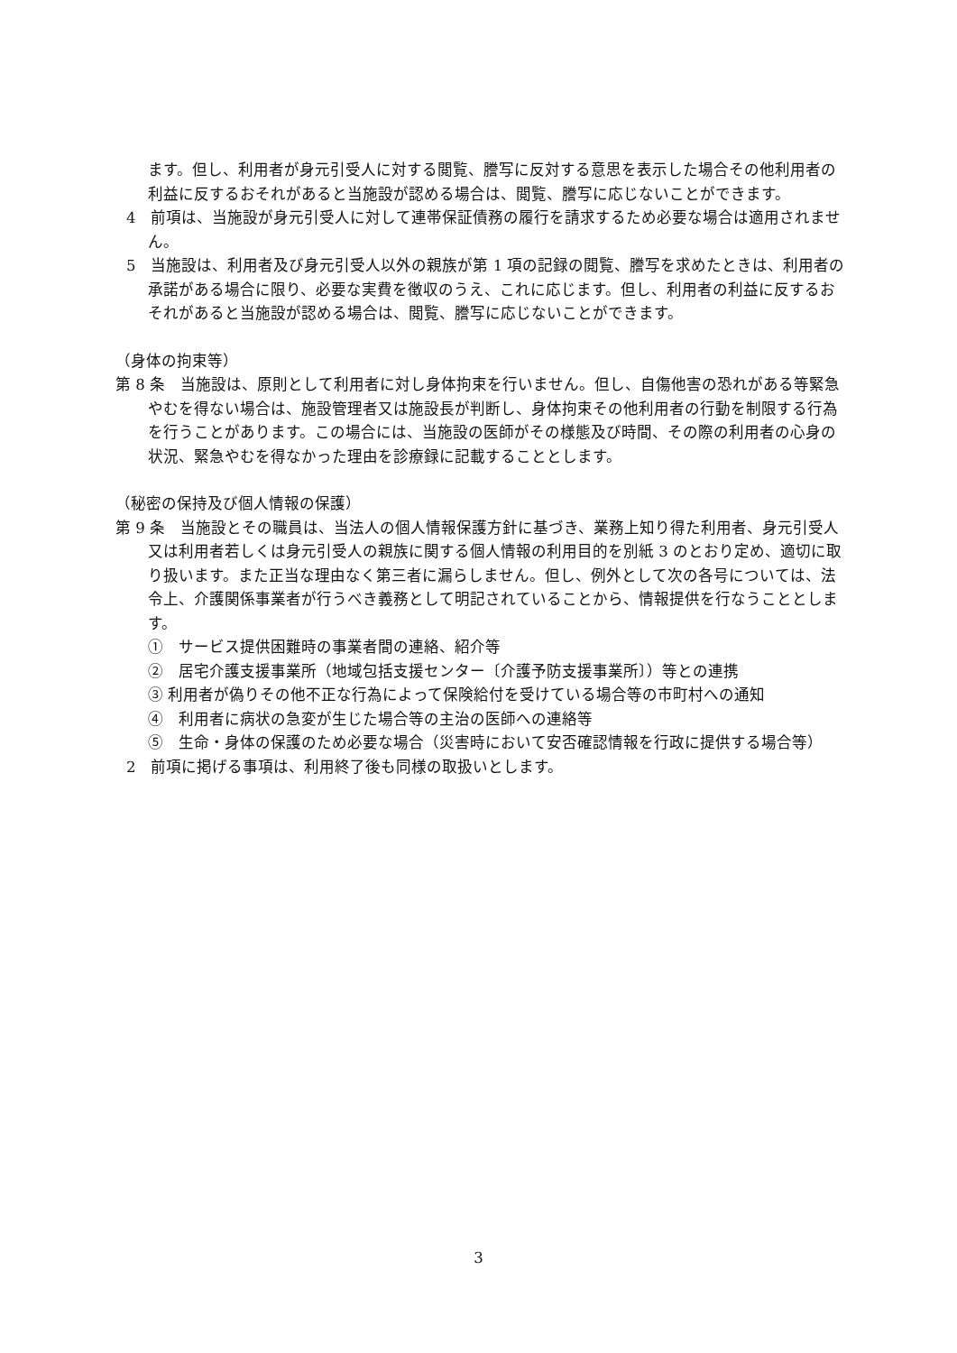ます。但し、利用者が身元引受人に対する閲覧、謄写に反対する意思を表示した場合その他利用者の利益に反するおそれがあると当施設が認める場合は、閲覧、謄写に応じないことができます。
4　前項は、当施設が身元引受人に対して連帯保証債務の履行を請求するため必要な場合は適用されません。
5　当施設は、利用者及び身元引受人以外の親族が第 1 項の記録の閲覧、謄写を求めたときは、利用者の承諾がある場合に限り、必要な実費を徴収のうえ、これに応じます。但し、利用者の利益に反するおそれがあると当施設が認める場合は、閲覧、謄写に応じないことができます。
（身体の拘束等）
第 8 条　当施設は、原則として利用者に対し身体拘束を行いません。但し、自傷他害の恐れがある等緊急やむを得ない場合は、施設管理者又は施設長が判断し、身体拘束その他利用者の行動を制限する行為を行うことがあります。この場合には、当施設の医師がその様態及び時間、その際の利用者の心身の状況、緊急やむを得なかった理由を診療録に記載することとします。
（秘密の保持及び個人情報の保護）
第 9 条　当施設とその職員は、当法人の個人情報保護方針に基づき、業務上知り得た利用者、身元引受人又は利用者若しくは身元引受人の親族に関する個人情報の利用目的を別紙 3 のとおり定め、適切に取り扱います。また正当な理由なく第三者に漏らしません。但し、例外として次の各号については、法令上、介護関係事業者が行うべき義務として明記されていることから、情報提供を行なうこととします。
①　サービス提供困難時の事業者間の連絡、紹介等
②　居宅介護支援事業所（地域包括支援センター〔介護予防支援事業所〕）等との連携
③ 利用者が偽りその他不正な行為によって保険給付を受けている場合等の市町村への通知
④　利用者に病状の急変が生じた場合等の主治の医師への連絡等
⑤　生命・身体の保護のため必要な場合（災害時において安否確認情報を行政に提供する場合等）
2　前項に掲げる事項は、利用終了後も同様の取扱いとします。
3